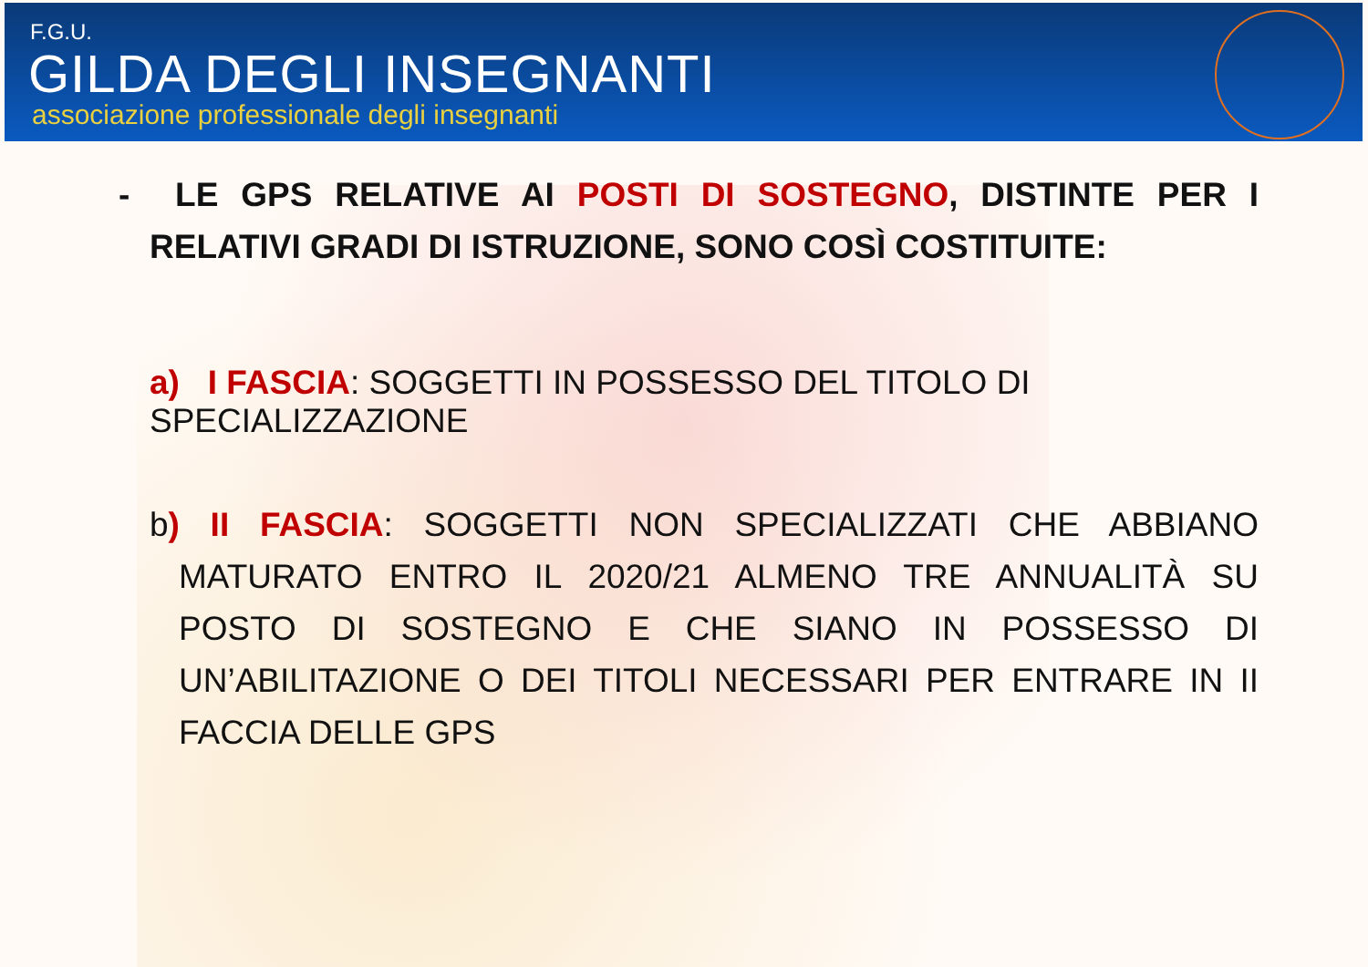F.G.U.
GILDA DEGLI INSEGNANTI
associazione professionale degli insegnanti
- LE GPS RELATIVE AI POSTI DI SOSTEGNO, DISTINTE PER I RELATIVI GRADI DI ISTRUZIONE, SONO COSÌ COSTITUITE:
a) I FASCIA: SOGGETTI IN POSSESSO DEL TITOLO DI SPECIALIZZAZIONE
b) II FASCIA: SOGGETTI NON SPECIALIZZATI CHE ABBIANO MATURATO ENTRO IL 2020/21 ALMENO TRE ANNUALITÀ SU POSTO DI SOSTEGNO E CHE SIANO IN POSSESSO DI UN’ABILITAZIONE O DEI TITOLI NECESSARI PER ENTRARE IN II FACCIA DELLE GPS